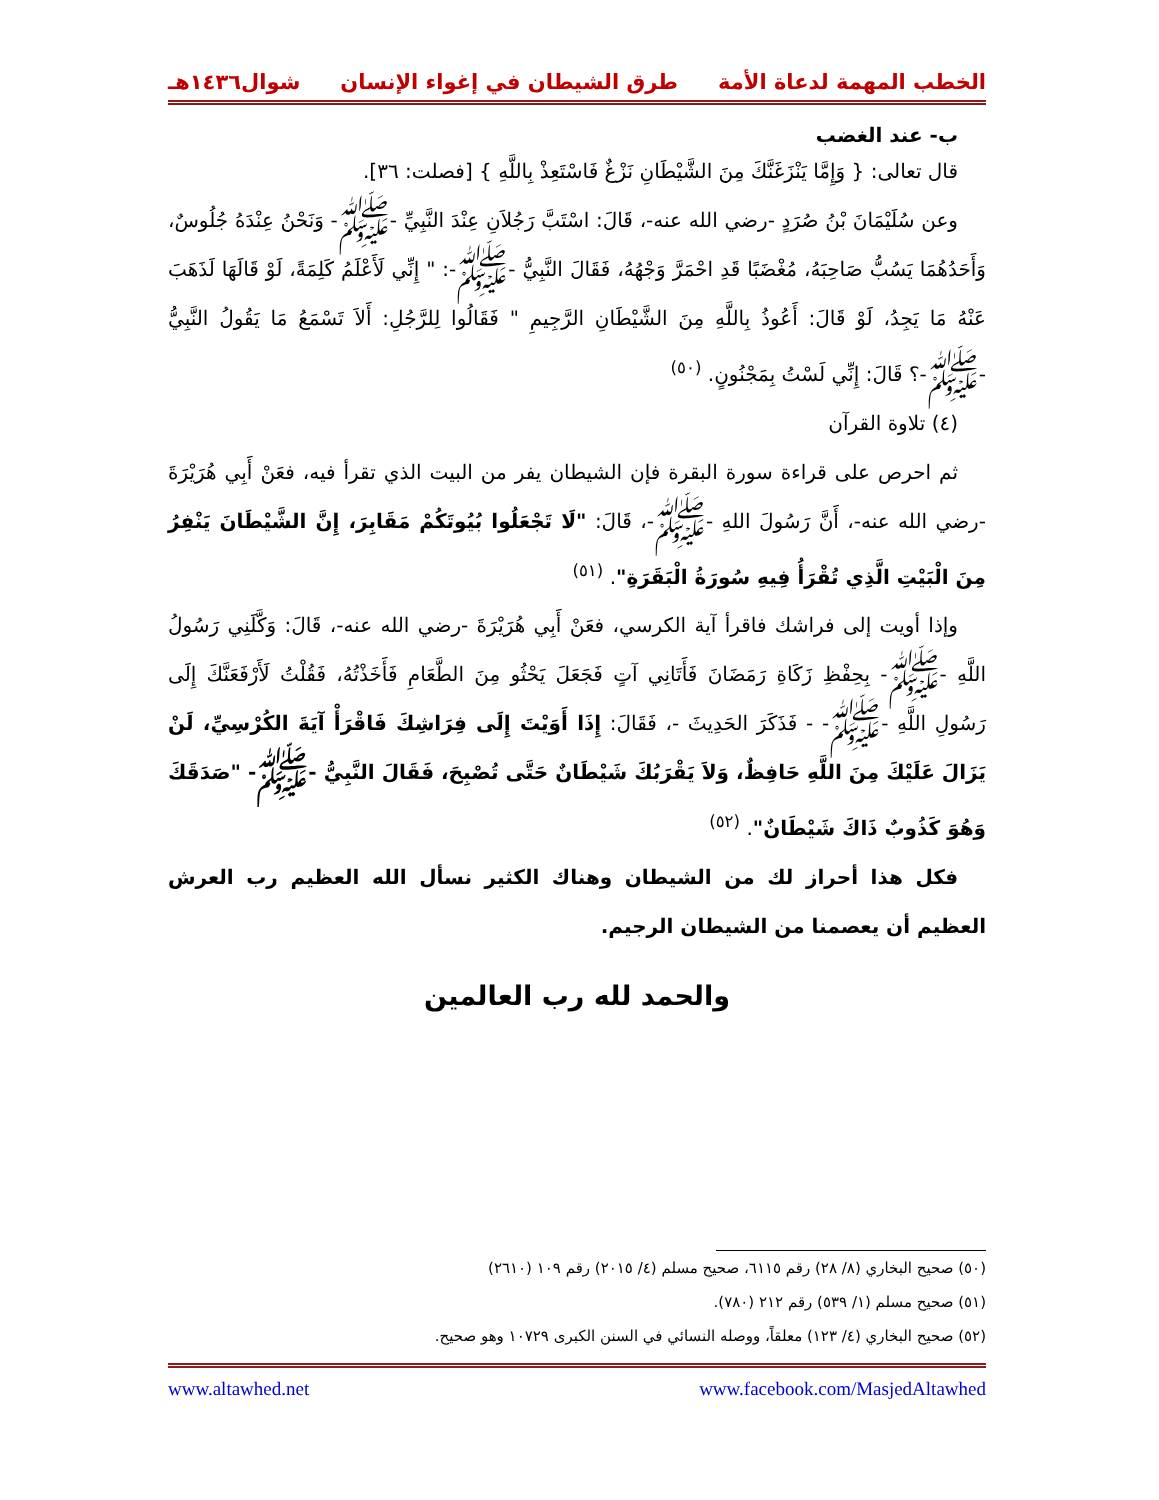الخطب المهمة لدعاة الأمة طرق الشيطان في إغواء الإنسان شوال١٤٣٦هـ
ب- عند الغضب
قال تعالى: { وَإِمَّا يَنْزَغَنَّكَ مِنَ الشَّيْطَانِ نَزْغٌ فَاسْتَعِذْ بِاللَّهِ } [فصلت: ٣٦].
وعن سُلَيْمَانَ بْنُ صُرَدٍ -رضي الله عنه-، قَالَ: اسْتَبَّ رَجُلاَنِ عِنْدَ النَّبِيِّ -ﷺ- وَنَحْنُ عِنْدَهُ جُلُوسٌ، وَأَحَدُهُمَا يَسُبُّ صَاحِبَهُ، مُغْضَبًا قَدِ احْمَرَّ وَجْهُهُ، فَقَالَ النَّبِيُّ -ﷺ-: " إِنِّي لَأَعْلَمُ كَلِمَةً، لَوْ قَالَهَا لَذَهَبَ عَنْهُ مَا يَجِدُ، لَوْ قَالَ: أَعُوذُ بِاللَّهِ مِنَ الشَّيْطَانِ الرَّجِيمِ " فَقَالُوا لِلرَّجُلِ: أَلاَ تَسْمَعُ مَا يَقُولُ النَّبِيُّ -ﷺ-؟ قَالَ: إِنِّي لَسْتُ بِمَجْنُونٍ. <sup>(٥٠)</sup>
(٤) تلاوة القرآن
ثم احرص على قراءة سورة البقرة فإن الشيطان يفر من البيت الذي تقرأ فيه، فعَنْ أَبِي هُرَيْرَةَ -رضي الله عنه-، أَنَّ رَسُولَ اللهِ -ﷺ-، قَالَ: "لَا تَجْعَلُوا بُيُوتَكُمْ مَقَابِرَ، إِنَّ الشَّيْطَانَ يَنْفِرُ مِنَ الْبَيْتِ الَّذِي تُقْرَأُ فِيهِ سُورَةُ الْبَقَرَةِ". <sup>(٥١)</sup>
وإذا أويت إلى فراشك فاقرأ آية الكرسي، فعَنْ أَبِي هُرَيْرَةَ -رضي الله عنه-، قَالَ: وَكَّلَنِي رَسُولُ اللَّهِ -ﷺ- بِحِفْظِ زَكَاةِ رَمَضَانَ فَأَتَانِي آتٍ فَجَعَلَ يَحْثُو مِنَ الطَّعَامِ فَأَخَذْتُهُ، فَقُلْتُ لَأَرْفَعَنَّكَ إِلَى رَسُولِ اللَّهِ -ﷺ- - فَذَكَرَ الحَدِيثَ -، فَقَالَ: إِذَا أَوَيْتَ إِلَى فِرَاشِكَ فَاقْرَأْ آيَةَ الكُرْسِيِّ، لَنْ يَزَالَ عَلَيْكَ مِنَ اللَّهِ حَافِظٌ، وَلاَ يَقْرَبُكَ شَيْطَانٌ حَتَّى تُصْبِحَ، فَقَالَ النَّبِيُّ -ﷺ- "صَدَقَكَ وَهُوَ كَذُوبٌ ذَاكَ شَيْطَانٌ". <sup>(٥٢)</sup>
فكل هذا أحراز لك من الشيطان وهناك الكثير نسأل الله العظيم رب العرش العظيم أن يعصمنا من الشيطان الرجيم.
والحمد لله رب العالمين
(٥٠) صحيح البخاري (٨/ ٢٨) رقم ٦١١٥، صحيح مسلم (٤/ ٢٠١٥) رقم ١٠٩ (٢٦١٠)
(٥١) صحيح مسلم (١/ ٥٣٩) رقم ٢١٢ (٧٨٠).
(٥٢) صحيح البخاري (٤/ ١٢٣) معلقاً، ووصله النسائي في السنن الكبرى ١٠٧٢٩ وهو صحيح.
www.facebook.com/MasjedAltawhed www.altawhed.net